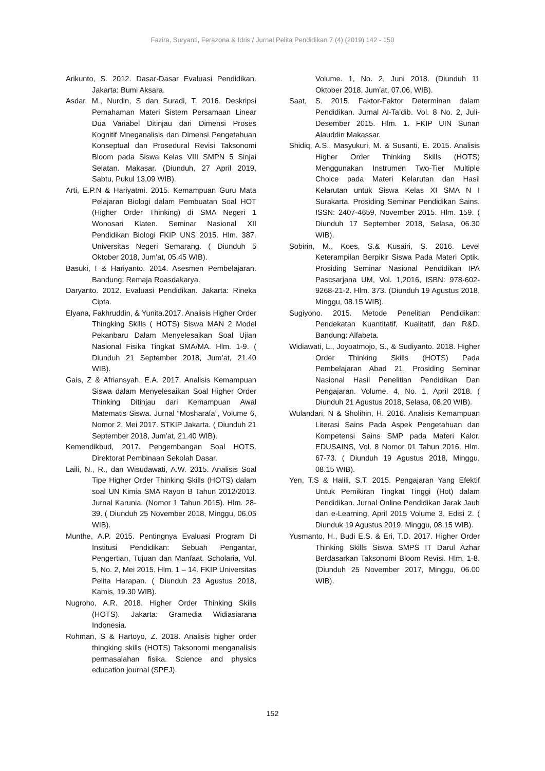Fazira, Suryanti, Ferazona & Idris / Jurnal Pelita Pendidikan 7 (4) (2019) 142 - 150
Arikunto, S. 2012. Dasar-Dasar Evaluasi Pendidikan. Jakarta: Bumi Aksara.
Asdar, M., Nurdin, S dan Suradi, T. 2016. Deskripsi Pemahaman Materi Sistem Persamaan Linear Dua Variabel Ditinjau dari Dimensi Proses Kognitif Mneganalisis dan Dimensi Pengetahuan Konseptual dan Prosedural Revisi Taksonomi Bloom pada Siswa Kelas VIII SMPN 5 Sinjai Selatan. Makasar. (Diunduh, 27 April 2019, Sabtu, Pukul 13,09 WIB).
Arti, E.P.N & Hariyatmi. 2015. Kemampuan Guru Mata Pelajaran Biologi dalam Pembuatan Soal HOT (Higher Order Thinking) di SMA Negeri 1 Wonosari Klaten. Seminar Nasional XII Pendidikan Biologi FKIP UNS 2015. Hlm. 387. Universitas Negeri Semarang. ( Diunduh 5 Oktober 2018, Jum’at, 05.45 WIB).
Basuki, I & Hariyanto. 2014. Asesmen Pembelajaran. Bandung: Remaja Roasdakarya.
Daryanto. 2012. Evaluasi Pendidikan. Jakarta: Rineka Cipta.
Elyana, Fakhruddin, & Yunita.2017. Analisis Higher Order Thingking Skills ( HOTS) Siswa MAN 2 Model Pekanbaru Dalam Menyelesaikan Soal Ujian Nasional Fisika Tingkat SMA/MA. Hlm. 1-9. ( Diunduh 21 September 2018, Jum’at, 21.40 WIB).
Gais, Z & Afriansyah, E.A. 2017. Analisis Kemampuan Siswa dalam Menyelesaikan Soal Higher Order Thinking Ditinjau dari Kemampuan Awal Matematis Siswa. Jurnal “Mosharafa”, Volume 6, Nomor 2, Mei 2017. STKIP Jakarta. ( Diunduh 21 September 2018, Jum’at, 21.40 WIB).
Kemendikbud, 2017. Pengembangan Soal HOTS. Direktorat Pembinaan Sekolah Dasar.
Laili, N., R., dan Wisudawati, A.W. 2015. Analisis Soal Tipe Higher Order Thinking Skills (HOTS) dalam soal UN Kimia SMA Rayon B Tahun 2012/2013. Jurnal Karunia. (Nomor 1 Tahun 2015). Hlm. 28-39. ( Diunduh 25 November 2018, Minggu, 06.05 WIB).
Munthe, A.P. 2015. Pentingnya Evaluasi Program Di Institusi Pendidikan: Sebuah Pengantar, Pengertian, Tujuan dan Manfaat. Scholaria, Vol. 5, No. 2, Mei 2015. Hlm. 1 – 14. FKIP Universitas Pelita Harapan. ( Diunduh 23 Agustus 2018, Kamis, 19.30 WIB).
Nugroho, A.R. 2018. Higher Order Thinking Skills (HOTS). Jakarta: Gramedia Widiasiarana Indonesia.
Rohman, S & Hartoyo, Z. 2018. Analisis higher order thingking skills (HOTS) Taksonomi menganalisis permasalahan fisika. Science and physics education journal (SPEJ).
Volume. 1, No. 2, Juni 2018. (Diunduh 11 Oktober 2018, Jum’at, 07.06, WIB).
Saat, S. 2015. Faktor-Faktor Determinan dalam Pendidikan. Jurnal Al-Ta’dib. Vol. 8 No. 2, Juli-Desember 2015. Hlm. 1. FKIP UIN Sunan Alauddin Makassar.
Shidiq, A.S., Masyukuri, M. & Susanti, E. 2015. Analisis Higher Order Thinking Skills (HOTS) Menggunakan Instrumen Two-Tier Multiple Choice pada Materi Kelarutan dan Hasil Kelarutan untuk Siswa Kelas XI SMA N I Surakarta. Prosiding Seminar Pendidikan Sains. ISSN: 2407-4659, November 2015. Hlm. 159. ( Diunduh 17 September 2018, Selasa, 06.30 WIB).
Sobirin, M., Koes, S.& Kusairi, S. 2016. Level Keterampilan Berpikir Siswa Pada Materi Optik. Prosiding Seminar Nasional Pendidikan IPA Pascsarjana UM, Vol. 1,2016, ISBN: 978-602-9268-21-2. Hlm. 373. (Diunduh 19 Agustus 2018, Minggu, 08.15 WIB).
Sugiyono. 2015. Metode Penelitian Pendidikan: Pendekatan Kuantitatif, Kualitatif, dan R&D. Bandung: Alfabeta.
Widiawati, L., Joyoatmojo, S., & Sudiyanto. 2018. Higher Order Thinking Skills (HOTS) Pada Pembelajaran Abad 21. Prosiding Seminar Nasional Hasil Penelitian Pendidikan Dan Pengajaran. Volume. 4, No. 1, April 2018. ( Diunduh 21 Agustus 2018, Selasa, 08.20 WIB).
Wulandari, N & Sholihin, H. 2016. Analisis Kemampuan Literasi Sains Pada Aspek Pengetahuan dan Kompetensi Sains SMP pada Materi Kalor. EDUSAINS, Vol. 8 Nomor 01 Tahun 2016. Hlm. 67-73. ( Diunduh 19 Agustus 2018, Minggu, 08.15 WIB).
Yen, T.S & Halili, S.T. 2015. Pengajaran Yang Efektif Untuk Pemikiran Tingkat Tinggi (Hot) dalam Pendidikan. Jurnal Online Pendidikan Jarak Jauh dan e-Learning, April 2015 Volume 3, Edisi 2. ( Diunduk 19 Agustus 2019, Minggu, 08.15 WIB).
Yusmanto, H., Budi E.S. & Eri, T.D. 2017. Higher Order Thinking Skills Siswa SMPS IT Darul Azhar Berdasarkan Taksonomi Bloom Revisi. Hlm. 1-8. (Diunduh 25 November 2017, Minggu, 06.00 WIB).
152